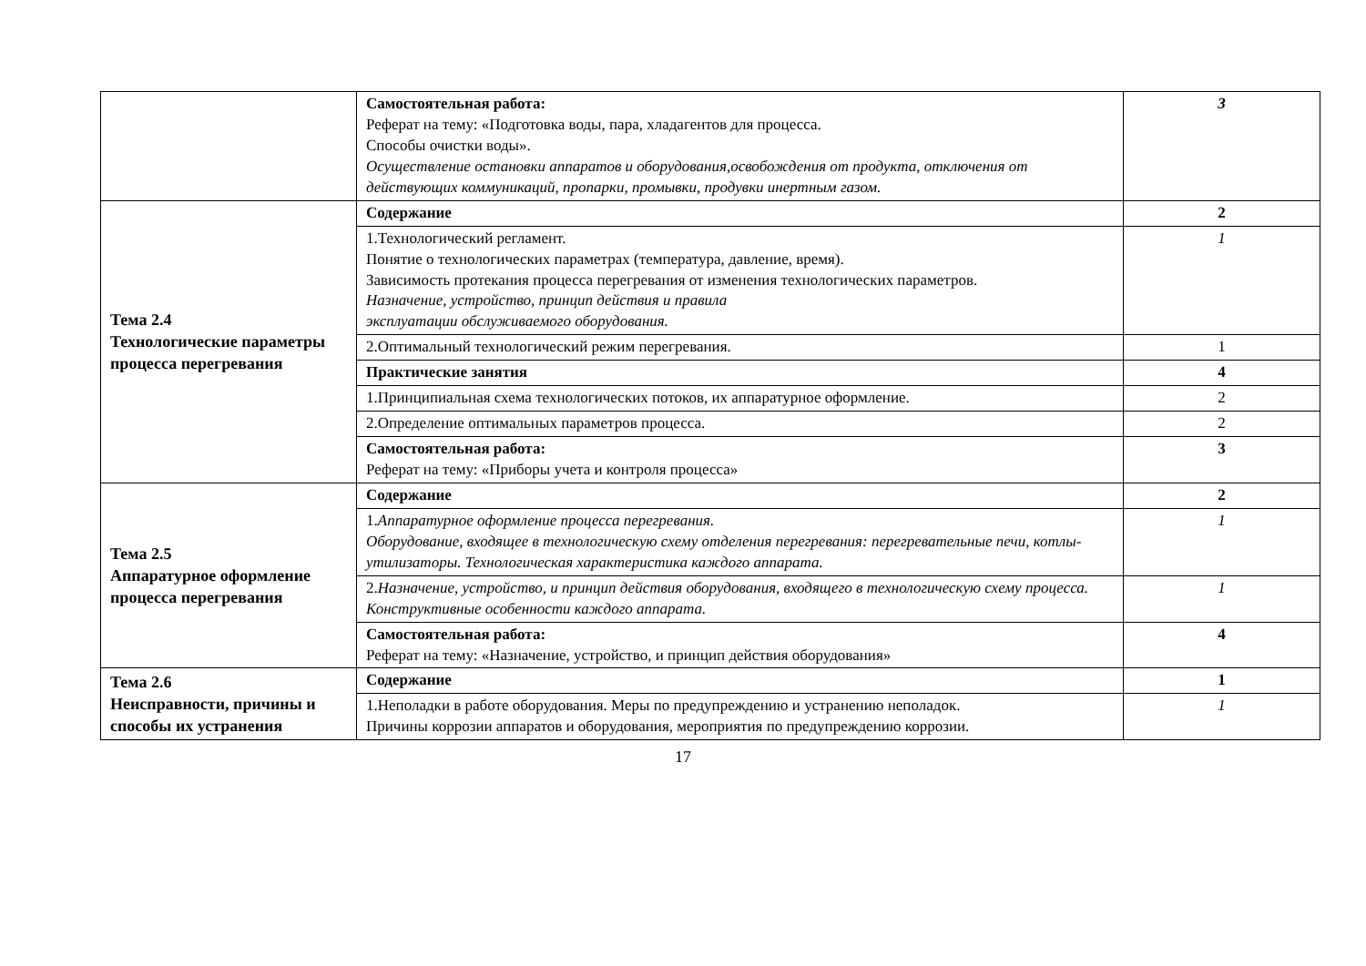| | Самостоятельная работа: Реферат на тему: «Подготовка воды, пара, хладагентов для процесса. Способы очистки воды». Осуществление остановки аппаратов и оборудования,освобождения от продукта, отключения от действующих коммуникаций, пропарки, промывки, продувки инертным газом. | 3 |
| Тема 2.4 Технологические параметры процесса перегревания | Содержание | 2 |
| | 1.Технологический регламент. Понятие о технологических параметрах (температура, давление, время). Зависимость протекания процесса перегревания от изменения технологических параметров. Назначение, устройство, принцип действия и правила эксплуатации обслуживаемого оборудования. | 1 |
| | 2.Оптимальный технологический режим перегревания. | 1 |
| | Практические занятия | 4 |
| | 1.Принципиальная схема технологических потоков, их аппаратурное оформление. | 2 |
| | 2.Определение оптимальных параметров процесса. | 2 |
| | Самостоятельная работа: Реферат на тему: «Приборы учета и контроля процесса» | 3 |
| Тема 2.5 Аппаратурное оформление процесса перегревания | Содержание | 2 |
| | 1. Аппаратурное оформление процесса перегревания. Оборудование, входящее в технологическую схему отделения перегревания: перегревательные печи, котлы-утилизаторы. Технологическая характеристика каждого аппарата. | 1 |
| | 2. Назначение, устройство, и принцип действия оборудования, входящего в технологическую схему процесса. Конструктивные особенности каждого аппарата. | 1 |
| | Самостоятельная работа: Реферат на тему: «Назначение, устройство, и принцип действия оборудования» | 4 |
| Тема 2.6 Неисправности, причины и способы их устранения | Содержание | 1 |
| | 1.Неполадки в работе оборудования. Меры по предупреждению и устранению неполадок. Причины коррозии аппаратов и оборудования, мероприятия по предупреждению коррозии. | 1 |
17